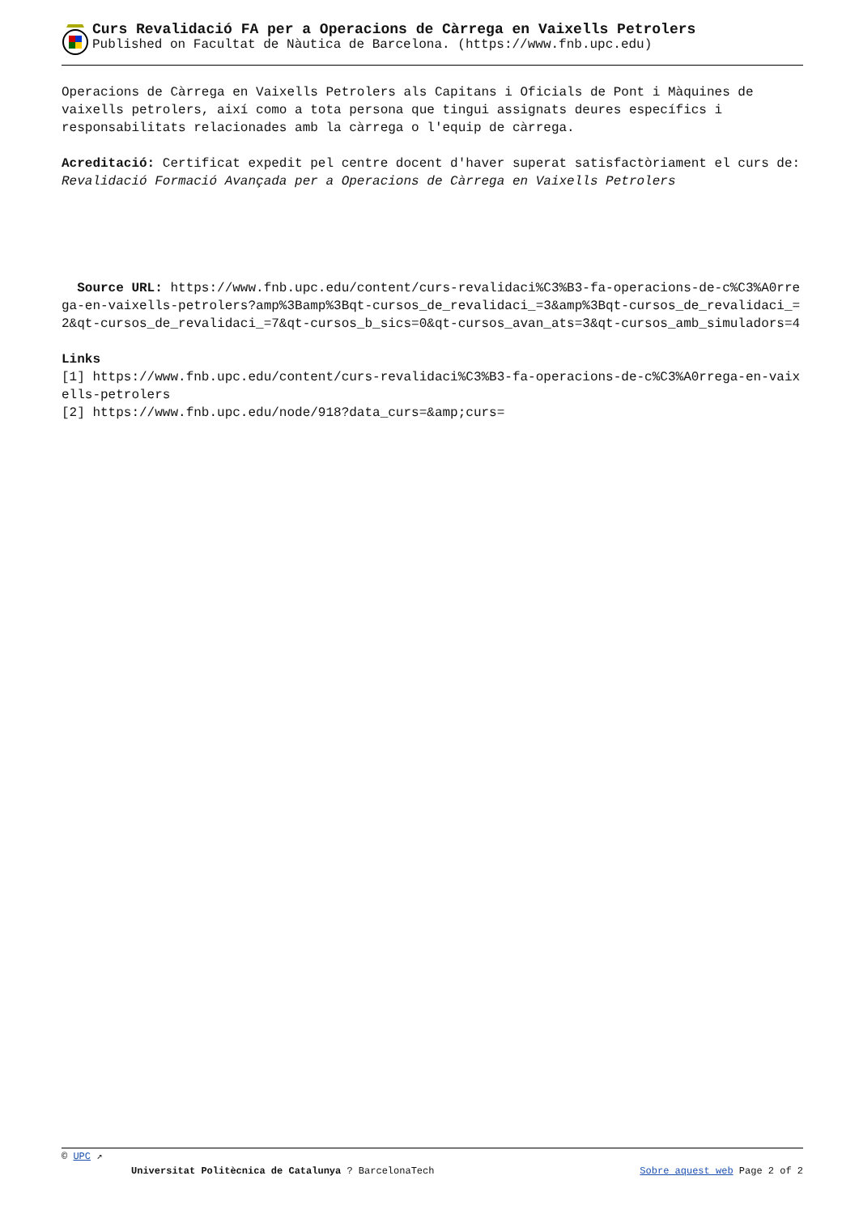Curs Revalidació FA per a Operacions de Càrrega en Vaixells Petrolers
Published on Facultat de Nàutica de Barcelona. (https://www.fnb.upc.edu)
Operacions de Càrrega en Vaixells Petrolers als Capitans i Oficials de Pont i Màquines de vaixells petrolers, així como a tota persona que tingui assignats deures específics i responsabilitats relacionades amb la càrrega o l'equip de càrrega.
Acreditació: Certificat expedit pel centre docent d'haver superat satisfactòriament el curs de: Revalidació Formació Avançada per a Operacions de Càrrega en Vaixells Petrolers
Source URL: https://www.fnb.upc.edu/content/curs-revalidaci%C3%B3-fa-operacions-de-c%C3%A0rrega-en-vaixells-petrolers?amp%3Bamp%3Bqt-cursos_de_revalidaci_=3&amp%3Bqt-cursos_de_revalidaci_=2&qt-cursos_de_revalidaci_=7&qt-cursos_b_sics=0&qt-cursos_avan_ats=3&qt-cursos_amb_simuladors=4
Links
[1] https://www.fnb.upc.edu/content/curs-revalidaci%C3%B3-fa-operacions-de-c%C3%A0rrega-en-vaixells-petrolers
[2] https://www.fnb.upc.edu/node/918?data_curs=&amp;curs=
© UPC ↗
Universitat Politècnica de Catalunya ? BarcelonaTech Sobre aquest web Page 2 of 2